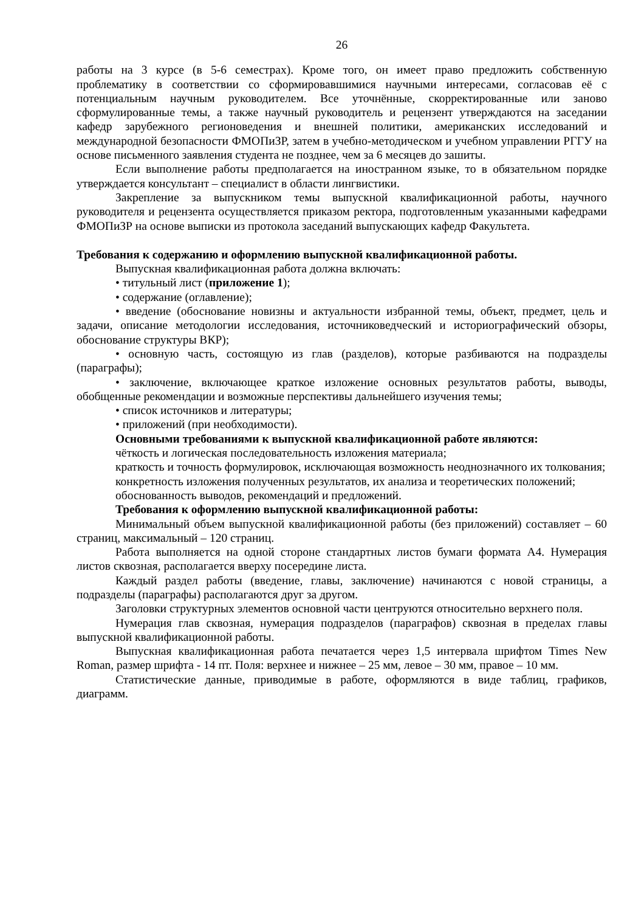26
работы на 3 курсе (в 5-6 семестрах). Кроме того, он имеет право предложить собственную проблематику в соответствии со сформировавшимися научными интересами, согласовав её с потенциальным научным руководителем. Все уточнённые, скорректированные или заново сформулированные темы, а также научный руководитель и рецензент утверждаются на заседании кафедр зарубежного регионоведения и внешней политики, американских исследований и международной безопасности ФМОПиЗР, затем в учебно-методическом и учебном управлении РГГУ на основе письменного заявления студента не позднее, чем за 6 месяцев до зашиты.
Если выполнение работы предполагается на иностранном языке, то в обязательном порядке утверждается консультант – специалист в области лингвистики.
Закрепление за выпускником темы выпускной квалификационной работы, научного руководителя и рецензента осуществляется приказом ректора, подготовленным указанными кафедрами ФМОПиЗР на основе выписки из протокола заседаний выпускающих кафедр Факультета.
Требования к содержанию и оформлению выпускной квалификационной работы.
Выпускная квалификационная работа должна включать:
• титульный лист (приложение 1);
• содержание (оглавление);
• введение (обоснование новизны и актуальности избранной темы, объект, предмет, цель и задачи, описание методологии исследования, источниковедческий и историографический обзоры, обоснование структуры ВКР);
• основную часть, состоящую из глав (разделов), которые разбиваются на подразделы (параграфы);
• заключение, включающее краткое изложение основных результатов работы, выводы, обобщенные рекомендации и возможные перспективы дальнейшего изучения темы;
• список источников и литературы;
• приложений (при необходимости).
Основными требованиями к выпускной квалификационной работе являются:
чёткость и логическая последовательность изложения материала;
краткость и точность формулировок, исключающая возможность неоднозначного их толкования;
конкретность изложения полученных результатов, их анализа и теоретических положений;
обоснованность выводов, рекомендаций и предложений.
Требования к оформлению выпускной квалификационной работы:
Минимальный объем выпускной квалификационной работы (без приложений) составляет – 60 страниц, максимальный – 120 страниц.
Работа выполняется на одной стороне стандартных листов бумаги формата А4. Нумерация листов сквозная, располагается вверху посередине листа.
Каждый раздел работы (введение, главы, заключение) начинаются с новой страницы, а подразделы (параграфы) располагаются друг за другом.
Заголовки структурных элементов основной части центруются относительно верхнего поля.
Нумерация глав сквозная, нумерация подразделов (параграфов) сквозная в пределах главы выпускной квалификационной работы.
Выпускная квалификационная работа печатается через 1,5 интервала шрифтом Times New Roman, размер шрифта - 14 пт. Поля: верхнее и нижнее – 25 мм, левое – 30 мм, правое – 10 мм.
Статистические данные, приводимые в работе, оформляются в виде таблиц, графиков, диаграмм.